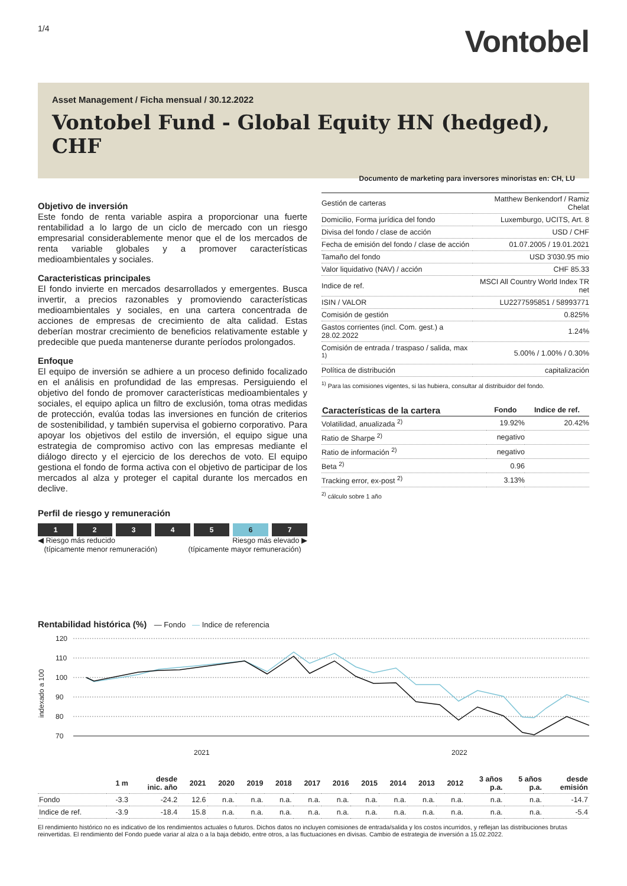1/4
Vontobel
Asset Management / Ficha mensual / 30.12.2022
Vontobel Fund - Global Equity HN (hedged), CHF
Documento de marketing para inversores minoristas en: CH, LU
Objetivo de inversión
Este fondo de renta variable aspira a proporcionar una fuerte rentabilidad a lo largo de un ciclo de mercado con un riesgo empresarial considerablemente menor que el de los mercados de renta variable globales y a promover características medioambientales y sociales.
Caracteristicas principales
El fondo invierte en mercados desarrollados y emergentes. Busca invertir, a precios razonables y promoviendo características medioambientales y sociales, en una cartera concentrada de acciones de empresas de crecimiento de alta calidad. Estas deberían mostrar crecimiento de beneficios relativamente estable y predecible que pueda mantenerse durante períodos prolongados.
Enfoque
El equipo de inversión se adhiere a un proceso definido focalizado en el análisis en profundidad de las empresas. Persiguiendo el objetivo del fondo de promover características medioambientales y sociales, el equipo aplica un filtro de exclusión, toma otras medidas de protección, evalúa todas las inversiones en función de criterios de sostenibilidad, y también supervisa el gobierno corporativo. Para apoyar los objetivos del estilo de inversión, el equipo sigue una estrategia de compromiso activo con las empresas mediante el diálogo directo y el ejercicio de los derechos de voto. El equipo gestiona el fondo de forma activa con el objetivo de participar de los mercados al alza y proteger el capital durante los mercados en declive.
Perfil de riesgo y remuneración
1 2 3 4 5 6 7
◀ Riesgo más reducido
(típicamente menor remuneración) Riesgo más elevado ▶
(típicamente mayor remuneración)
| Gestión de carteras | Matthew Benkendorf / Ramiz Chelat |
| Domicilio, Forma jurídica del fondo | Luxemburgo, UCITS, Art. 8 |
| Divisa del fondo / clase de acción | USD / CHF |
| Fecha de emisión del fondo / clase de acción | 01.07.2005 / 19.01.2021 |
| Tamaño del fondo | USD 3'030.95 mio |
| Valor liquidativo (NAV) / acción | CHF 85.33 |
| Indice de ref. | MSCI All Country World Index TR net |
| ISIN / VALOR | LU2277595851 / 58993771 |
| Comisión de gestión | 0.825% |
| Gastos corrientes (incl. Com. gest.) a 28.02.2022 | 1.24% |
| Comisión de entrada / traspaso / salida, max <sup>1)</sup> | 5.00% / 1.00% / 0.30% |
| Política de distribución | capitalización |
<sup>1)</sup> Para las comisiones vigentes, si las hubiera, consultar al distribuidor del fondo.
| Características de la cartera | Fondo | Indice de ref. |
| --- | --- | --- |
| Volatilidad, anualizada <sup>2)</sup> | 19.92% | 20.42% |
| Ratio de Sharpe <sup>2)</sup> | negativo | |
| Ratio de información <sup>2)</sup> | negativo | |
| Beta <sup>2)</sup> | 0.96 | |
| Tracking error, ex-post <sup>2)</sup> | 3.13% | |
<sup>2)</sup> cálculo sobre 1 año
Rentabilidad histórica (%) — Fondo — Indice de referencia
120
110
100
90
80
70
2021
2022
indexado a 100
| | 1 m | desde inic. año | 2021 | 2020 | 2019 | 2018 | 2017 | 2016 | 2015 | 2014 | 2013 | 2012 | 3 años p.a. | 5 años p.a. | desde emisión |
| --- | --- | --- | --- | --- | --- | --- | --- | --- | --- | --- | --- | --- | --- | --- | --- |
| Fondo | -3.3 | -24.2 | 12.6 | n.a. | n.a. | n.a. | n.a. | n.a. | n.a. | n.a. | n.a. | n.a. | n.a. | n.a. | -14.7 |
| Indice de ref. | -3.9 | -18.4 | 15.8 | n.a. | n.a. | n.a. | n.a. | n.a. | n.a. | n.a. | n.a. | n.a. | n.a. | n.a. | -5.4 |
El rendimiento histórico no es indicativo de los rendimientos actuales o futuros. Dichos datos no incluyen comisiones de entrada/salida y los costos incurridos, y reflejan las distribuciones brutas reinvertidas. El rendimiento del Fondo puede variar al alza o a la baja debido, entre otros, a las fluctuaciones en divisas. Cambio de estrategia de inversión a 15.02.2022.